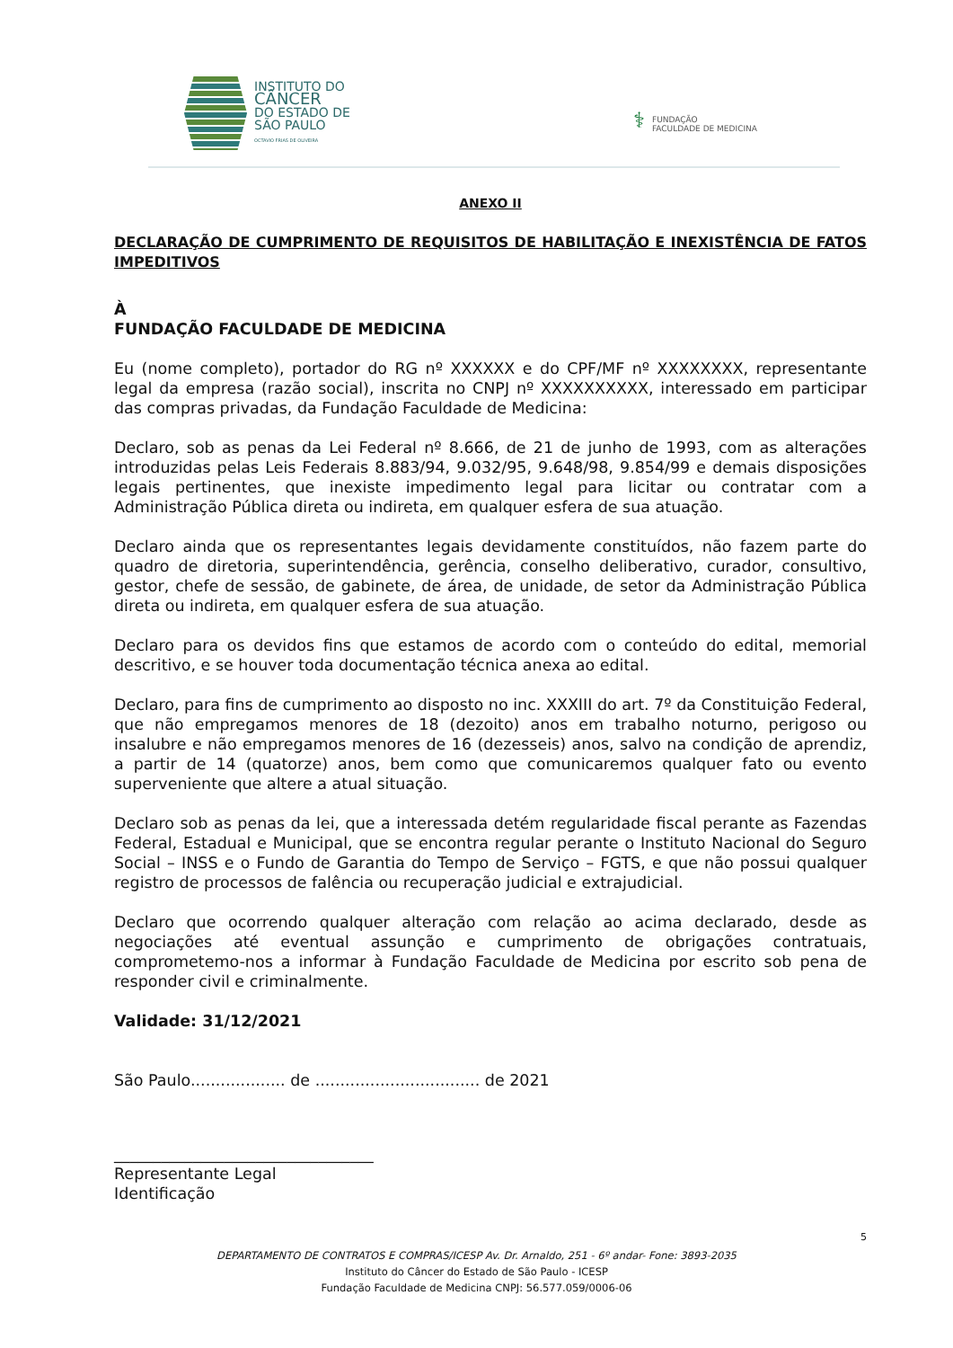INSTITUTO DO
CÂNCER
DO ESTADO DE
SÃO PAULO
OCTAVIO FRIAS DE OLIVEIRA
⚕ FUNDAÇÃO
FACULDADE DE MEDICINA
ANEXO II
DECLARAÇÃO DE CUMPRIMENTO DE REQUISITOS DE HABILITAÇÃO E INEXISTÊNCIA DE FATOS IMPEDITIVOS
À
FUNDAÇÃO FACULDADE DE MEDICINA
Eu (nome completo), portador do RG nº XXXXXX e do CPF/MF nº XXXXXXXX, representante legal da empresa (razão social), inscrita no CNPJ nº XXXXXXXXXX, interessado em participar das compras privadas, da Fundação Faculdade de Medicina:
Declaro, sob as penas da Lei Federal nº 8.666, de 21 de junho de 1993, com as alterações introduzidas pelas Leis Federais 8.883/94, 9.032/95, 9.648/98, 9.854/99 e demais disposições legais pertinentes, que inexiste impedimento legal para licitar ou contratar com a Administração Pública direta ou indireta, em qualquer esfera de sua atuação.
Declaro ainda que os representantes legais devidamente constituídos, não fazem parte do quadro de diretoria, superintendência, gerência, conselho deliberativo, curador, consultivo, gestor, chefe de sessão, de gabinete, de área, de unidade, de setor da Administração Pública direta ou indireta, em qualquer esfera de sua atuação.
Declaro para os devidos fins que estamos de acordo com o conteúdo do edital, memorial descritivo, e se houver toda documentação técnica anexa ao edital.
Declaro, para fins de cumprimento ao disposto no inc. XXXIII do art. 7º da Constituição Federal, que não empregamos menores de 18 (dezoito) anos em trabalho noturno, perigoso ou insalubre e não empregamos menores de 16 (dezesseis) anos, salvo na condição de aprendiz, a partir de 14 (quatorze) anos, bem como que comunicaremos qualquer fato ou evento superveniente que altere a atual situação.
Declaro sob as penas da lei, que a interessada detém regularidade fiscal perante as Fazendas Federal, Estadual e Municipal, que se encontra regular perante o Instituto Nacional do Seguro Social – INSS e o Fundo de Garantia do Tempo de Serviço – FGTS, e que não possui qualquer registro de processos de falência ou recuperação judicial e extrajudicial.
Declaro que ocorrendo qualquer alteração com relação ao acima declarado, desde as negociações até eventual assunção e cumprimento de obrigações contratuais, comprometemo-nos a informar à Fundação Faculdade de Medicina por escrito sob pena de responder civil e criminalmente.
Validade: 31/12/2021
São Paulo................... de ................................. de 2021
_________________________________
Representante Legal
Identificação
5
DEPARTAMENTO DE CONTRATOS E COMPRAS/ICESP Av. Dr. Arnaldo, 251 - 6º andar- Fone: 3893-2035
Instituto do Câncer do Estado de São Paulo - ICESP
Fundação Faculdade de Medicina CNPJ: 56.577.059/0006-06